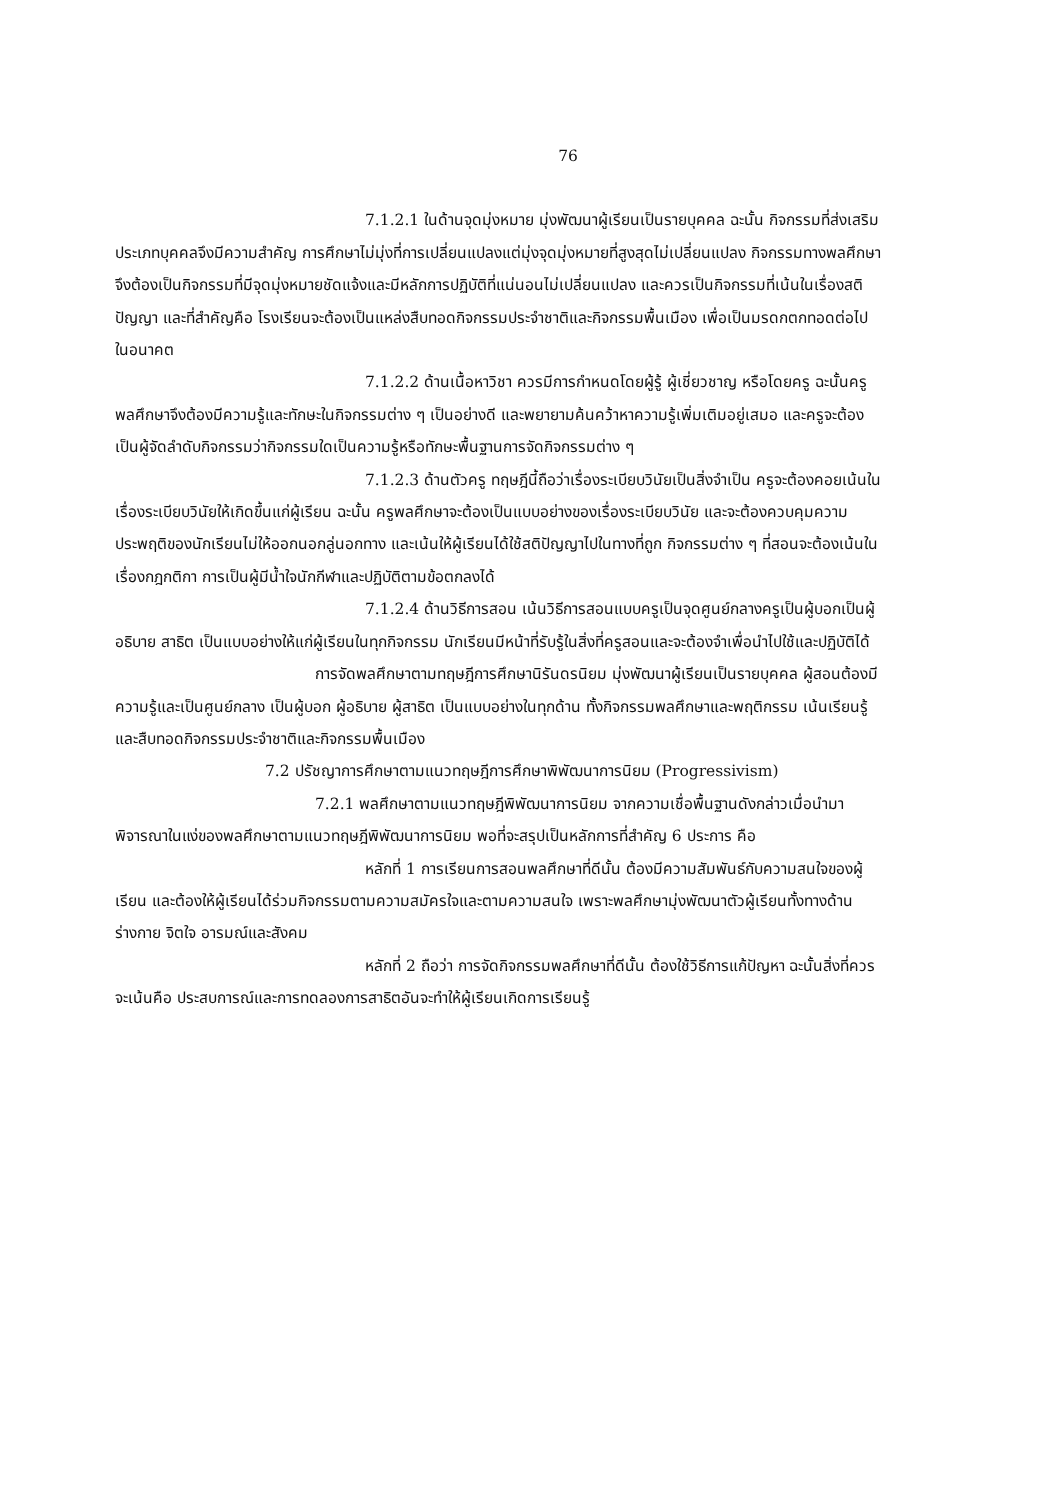76
7.1.2.1 ในด้านจุดมุ่งหมาย มุ่งพัฒนาผู้เรียนเป็นรายบุคคล ฉะนั้น กิจกรรมที่ส่งเสริมประเภทบุคคลจึงมีความสำคัญ การศึกษาไม่มุ่งที่การเปลี่ยนแปลงแต่มุ่งจุดมุ่งหมายที่สูงสุดไม่เปลี่ยนแปลง กิจกรรมทางพลศึกษาจึงต้องเป็นกิจกรรมที่มีจุดมุ่งหมายชัดแจ้งและมีหลักการปฏิบัติที่แน่นอนไม่เปลี่ยนแปลง และควรเป็นกิจกรรมที่เน้นในเรื่องสติปัญญา และที่สำคัญคือ โรงเรียนจะต้องเป็นแหล่งสืบทอดกิจกรรมประจำชาติและกิจกรรมพื้นเมือง เพื่อเป็นมรดกตกทอดต่อไปในอนาคต
7.1.2.2 ด้านเนื้อหาวิชา ควรมีการกำหนดโดยผู้รู้ ผู้เชี่ยวชาญ หรือโดยครู ฉะนั้นครูพลศึกษาจึงต้องมีความรู้และทักษะในกิจกรรมต่าง ๆ เป็นอย่างดี และพยายามค้นคว้าหาความรู้เพิ่มเติมอยู่เสมอ และครูจะต้องเป็นผู้จัดลำดับกิจกรรมว่ากิจกรรมใดเป็นความรู้หรือทักษะพื้นฐานการจัดกิจกรรมต่าง ๆ
7.1.2.3 ด้านตัวครู ทฤษฎีนี้ถือว่าเรื่องระเบียบวินัยเป็นสิ่งจำเป็น ครูจะต้องคอยเน้นในเรื่องระเบียบวินัยให้เกิดขึ้นแก่ผู้เรียน ฉะนั้น ครูพลศึกษาจะต้องเป็นแบบอย่างของเรื่องระเบียบวินัย และจะต้องควบคุมความประพฤติของนักเรียนไม่ให้ออกนอกลู่นอกทาง และเน้นให้ผู้เรียนได้ใช้สติปัญญาไปในทางที่ถูก กิจกรรมต่าง ๆ ที่สอนจะต้องเน้นในเรื่องกฎกติกา การเป็นผู้มีน้ำใจนักกีฬาและปฏิบัติตามข้อตกลงได้
7.1.2.4 ด้านวิธีการสอน เน้นวิธีการสอนแบบครูเป็นจุดศูนย์กลางครูเป็นผู้บอกเป็นผู้อธิบาย สาธิต เป็นแบบอย่างให้แก่ผู้เรียนในทุกกิจกรรม นักเรียนมีหน้าที่รับรู้ในสิ่งที่ครูสอนและจะต้องจำเพื่อนำไปใช้และปฏิบัติได้
การจัดพลศึกษาตามทฤษฎีการศึกษานิรันดรนิยม มุ่งพัฒนาผู้เรียนเป็นรายบุคคล ผู้สอนต้องมีความรู้และเป็นศูนย์กลาง เป็นผู้บอก ผู้อธิบาย ผู้สาธิต เป็นแบบอย่างในทุกด้าน ทั้งกิจกรรมพลศึกษาและพฤติกรรม เน้นเรียนรู้และสืบทอดกิจกรรมประจำชาติและกิจกรรมพื้นเมือง
7.2 ปรัชญาการศึกษาตามแนวทฤษฎีการศึกษาพิพัฒนาการนิยม (Progressivism)
7.2.1 พลศึกษาตามแนวทฤษฎีพิพัฒนาการนิยม จากความเชื่อพื้นฐานดังกล่าวเมื่อนำมาพิจารณาในแง่ของพลศึกษาตามแนวทฤษฎีพิพัฒนาการนิยม พอที่จะสรุปเป็นหลักการที่สำคัญ 6 ประการ คือ
หลักที่ 1 การเรียนการสอนพลศึกษาที่ดีนั้น ต้องมีความสัมพันธ์กับความสนใจของผู้เรียน และต้องให้ผู้เรียนได้ร่วมกิจกรรมตามความสมัครใจและตามความสนใจ เพราะพลศึกษามุ่งพัฒนาตัวผู้เรียนทั้งทางด้านร่างกาย จิตใจ อารมณ์และสังคม
หลักที่ 2 ถือว่า การจัดกิจกรรมพลศึกษาที่ดีนั้น ต้องใช้วิธีการแก้ปัญหา ฉะนั้นสิ่งที่ควรจะเน้นคือ ประสบการณ์และการทดลองการสาธิตอันจะทำให้ผู้เรียนเกิดการเรียนรู้